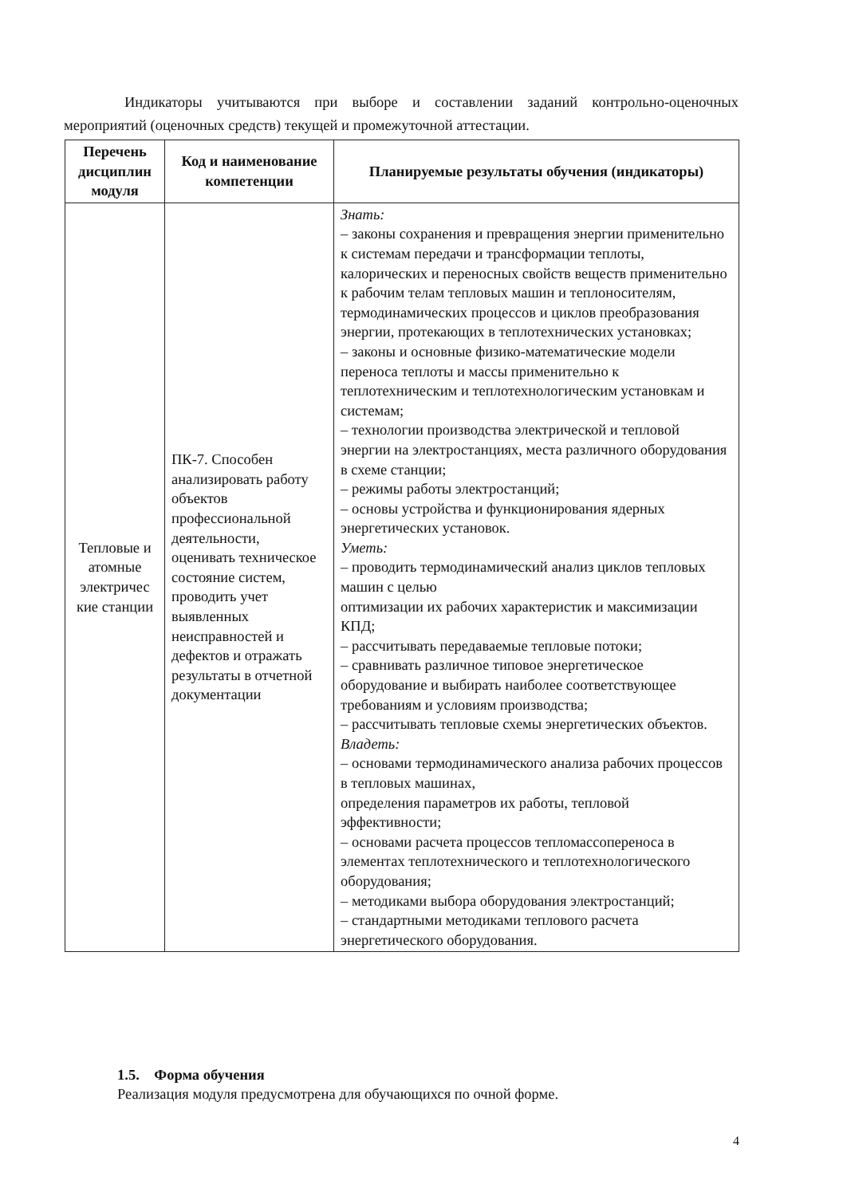Индикаторы учитываются при выборе и составлении заданий контрольно-оценочных мероприятий (оценочных средств) текущей и промежуточной аттестации.
| Перечень дисциплин модуля | Код и наименование компетенции | Планируемые результаты обучения (индикаторы) |
| --- | --- | --- |
| Тепловые и атомные электричес кие станции | ПК-7. Способен анализировать работу объектов профессиональной деятельности, оценивать техническое состояние систем, проводить учет выявленных неисправностей и дефектов и отражать результаты в отчетной документации | Знать: – законы сохранения и превращения энергии применительно к системам передачи и трансформации теплоты, калорических и переносных свойств веществ применительно к рабочим телам тепловых машин и теплоносителям, термодинамических процессов и циклов преобразования энергии, протекающих в теплотехнических установках; – законы и основные физико-математические модели переноса теплоты и массы применительно к теплотехническим и теплотехнологическим установкам и системам; – технологии производства электрической и тепловой энергии на электростанциях, места различного оборудования в схеме станции; – режимы работы электростанций; – основы устройства и функционирования ядерных энергетических установок. Уметь: – проводить термодинамический анализ циклов тепловых машин с целью оптимизации их рабочих характеристик и максимизации КПД; – рассчитывать передаваемые тепловые потоки; – сравнивать различное типовое энергетическое оборудование и выбирать наиболее соответствующее требованиям и условиям производства; – рассчитывать тепловые схемы энергетических объектов. Владеть: – основами термодинамического анализа рабочих процессов в тепловых машинах, определения параметров их работы, тепловой эффективности; – основами расчета процессов тепломассопереноса в элементах теплотехнического и теплотехнологического оборудования; – методиками выбора оборудования электростанций; – стандартными методиками теплового расчета энергетического оборудования. |
1.5. Форма обучения
Реализация модуля предусмотрена для обучающихся по очной форме.
4